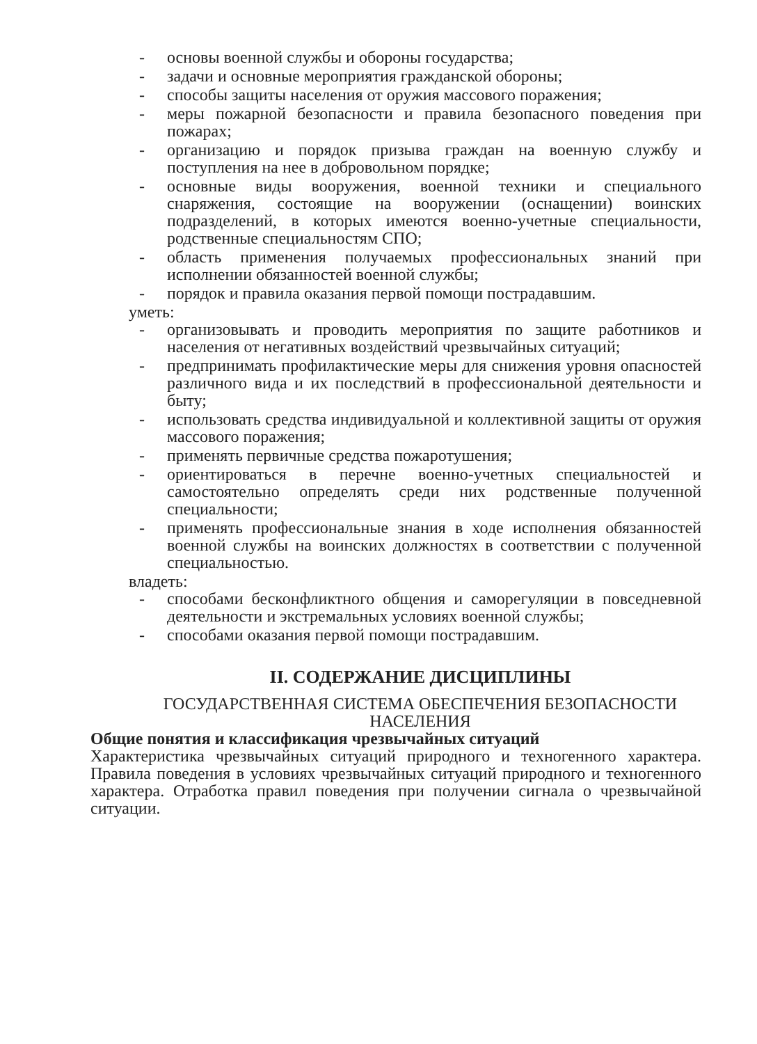- основы военной службы и обороны государства;
- задачи и основные мероприятия гражданской обороны;
- способы защиты населения от оружия массового поражения;
- меры пожарной безопасности и правила безопасного поведения при пожарах;
- организацию и порядок призыва граждан на военную службу и поступления на нее в добровольном порядке;
- основные виды вооружения, военной техники и специального снаряжения, состоящие на вооружении (оснащении) воинских подразделений, в которых имеются военно-учетные специальности, родственные специальностям СПО;
- область применения получаемых профессиональных знаний при исполнении обязанностей военной службы;
- порядок и правила оказания первой помощи пострадавшим.
уметь:
- организовывать и проводить мероприятия по защите работников и населения от негативных воздействий чрезвычайных ситуаций;
- предпринимать профилактические меры для снижения уровня опасностей различного вида и их последствий в профессиональной деятельности и быту;
- использовать средства индивидуальной и коллективной защиты от оружия массового поражения;
- применять первичные средства пожаротушения;
- ориентироваться в перечне военно-учетных специальностей и самостоятельно определять среди них родственные полученной специальности;
- применять профессиональные знания в ходе исполнения обязанностей военной службы на воинских должностях в соответствии с полученной специальностью.
владеть:
- способами бесконфликтного общения и саморегуляции в повседневной деятельности и экстремальных условиях военной службы;
- способами оказания первой помощи пострадавшим.
II. СОДЕРЖАНИЕ ДИСЦИПЛИНЫ
ГОСУДАРСТВЕННАЯ СИСТЕМА ОБЕСПЕЧЕНИЯ БЕЗОПАСНОСТИ НАСЕЛЕНИЯ
Общие понятия и классификация чрезвычайных ситуаций
Характеристика чрезвычайных ситуаций природного и техногенного характера. Правила поведения в условиях чрезвычайных ситуаций природного и техногенного характера. Отработка правил поведения при получении сигнала о чрезвычайной ситуации.